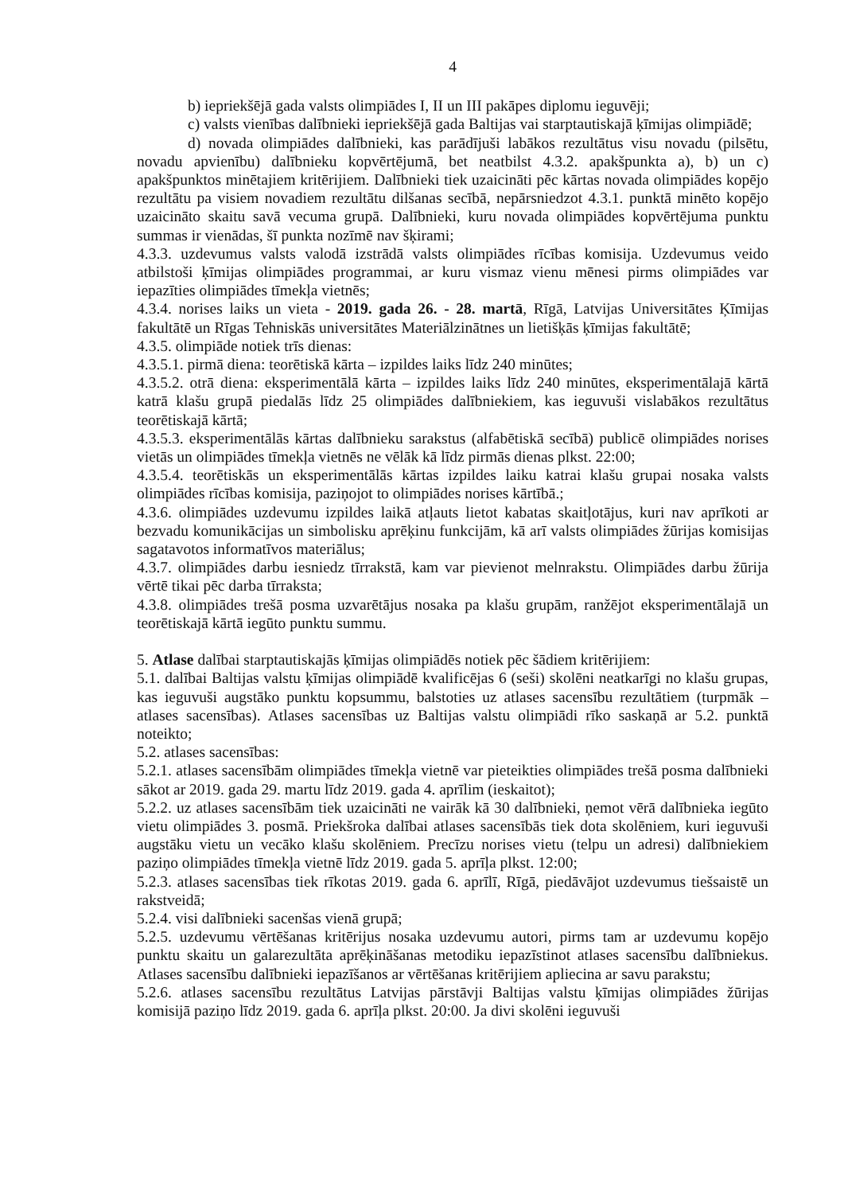4
b) iepriekšējā gada valsts olimpiādes I, II un III pakāpes diplomu ieguvēji;
c) valsts vienības dalībnieki iepriekšējā gada Baltijas vai starptautiskajā ķīmijas olimpiādē;
d) novada olimpiādes dalībnieki, kas parādījuši labākos rezultātus visu novadu (pilsētu, novadu apvienību) dalībnieku kopvērtējumā, bet neatbilst 4.3.2. apakšpunkta a), b) un c) apakšpunktos minētajiem kritērijiem. Dalībnieki tiek uzaicināti pēc kārtas novada olimpiādes kopējo rezultātu pa visiem novadiem rezultātu dilšanas secībā, nepārsniedzot 4.3.1. punktā minēto kopējo uzaicināto skaitu savā vecuma grupā. Dalībnieki, kuru novada olimpiādes kopvērtējuma punktu summas ir vienādas, šī punkta nozīmē nav šķirami;
4.3.3. uzdevumus valsts valodā izstrādā valsts olimpiādes rīcības komisija. Uzdevumus veido atbilstoši ķīmijas olimpiādes programmai, ar kuru vismaz vienu mēnesi pirms olimpiādes var iepazīties olimpiādes tīmekļa vietnēs;
4.3.4. norises laiks un vieta - 2019. gada 26. - 28. martā, Rīgā, Latvijas Universitātes Ķīmijas fakultātē un Rīgas Tehniskās universitātes Materiālzinātnes un lietišķās ķīmijas fakultātē;
4.3.5. olimpiāde notiek trīs dienas:
4.3.5.1. pirmā diena: teorētiskā kārta – izpildes laiks līdz 240 minūtes;
4.3.5.2. otrā diena: eksperimentālā kārta – izpildes laiks līdz 240 minūtes, eksperimentālajā kārtā katrā klašu grupā piedalās līdz 25 olimpiādes dalībniekiem, kas ieguvuši vislabākos rezultātus teorētiskajā kārtā;
4.3.5.3. eksperimentālās kārtas dalībnieku sarakstus (alfabētiskā secībā) publicē olimpiādes norises vietās un olimpiādes tīmekļa vietnēs ne vēlāk kā līdz pirmās dienas plkst. 22:00;
4.3.5.4. teorētiskās un eksperimentālās kārtas izpildes laiku katrai klašu grupai nosaka valsts olimpiādes rīcības komisija, paziņojot to olimpiādes norises kārtībā.;
4.3.6. olimpiādes uzdevumu izpildes laikā atļauts lietot kabatas skaitļotājus, kuri nav aprīkoti ar bezvadu komunikācijas un simbolisku aprēķinu funkcijām, kā arī valsts olimpiādes žūrijas komisijas sagatavotos informatīvos materiālus;
4.3.7. olimpiādes darbu iesniedz tīrrakstā, kam var pievienot melnrakstu. Olimpiādes darbu žūrija vērtē tikai pēc darba tīrraksta;
4.3.8. olimpiādes trešā posma uzvarētājus nosaka pa klašu grupām, ranžējot eksperimentālajā un teorētiskajā kārtā iegūto punktu summu.
5. Atlase dalībai starptautiskajās ķīmijas olimpiādēs notiek pēc šādiem kritērijiem:
5.1. dalībai Baltijas valstu ķīmijas olimpiādē kvalificējas 6 (seši) skolēni neatkarīgi no klašu grupas, kas ieguvuši augstāko punktu kopsummu, balstoties uz atlases sacensību rezultātiem (turpmāk – atlases sacensības). Atlases sacensības uz Baltijas valstu olimpiādi rīko saskaņā ar 5.2. punktā noteikto;
5.2. atlases sacensības:
5.2.1. atlases sacensībām olimpiādes tīmekļa vietnē var pieteikties olimpiādes trešā posma dalībnieki sākot ar 2019. gada 29. martu līdz 2019. gada 4. aprīlim (ieskaitot);
5.2.2. uz atlases sacensībām tiek uzaicināti ne vairāk kā 30 dalībnieki, ņemot vērā dalībnieka iegūto vietu olimpiādes 3. posmā. Priekšroka dalībai atlases sacensībās tiek dota skolēniem, kuri ieguvuši augstāku vietu un vecāko klašu skolēniem. Precīzu norises vietu (telpu un adresi) dalībniekiem paziņo olimpiādes tīmekļa vietnē līdz 2019. gada 5. aprīļa plkst. 12:00;
5.2.3. atlases sacensības tiek rīkotas 2019. gada 6. aprīlī, Rīgā, piedāvājot uzdevumus tiešsaistē un rakstveidā;
5.2.4. visi dalībnieki sacenšas vienā grupā;
5.2.5. uzdevumu vērtēšanas kritērijus nosaka uzdevumu autori, pirms tam ar uzdevumu kopējo punktu skaitu un galarezultāta aprēķināšanas metodiku iepazīstinot atlases sacensību dalībniekus. Atlases sacensību dalībnieki iepazīšanos ar vērtēšanas kritērijiem apliecina ar savu parakstu;
5.2.6. atlases sacensību rezultātus Latvijas pārstāvji Baltijas valstu ķīmijas olimpiādes žūrijas komisijā paziņo līdz 2019. gada 6. aprīļa plkst. 20:00. Ja divi skolēni ieguvuši